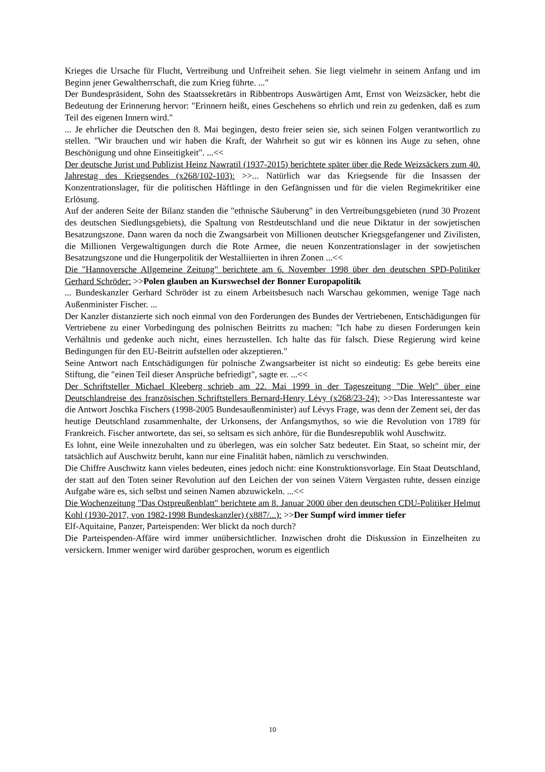Krieges die Ursache für Flucht, Vertreibung und Unfreiheit sehen. Sie liegt vielmehr in seinem Anfang und im Beginn jener Gewaltherrschaft, die zum Krieg führte. ..."
Der Bundespräsident, Sohn des Staatssekretärs in Ribbentrops Auswärtigen Amt, Ernst von Weizsäcker, hebt die Bedeutung der Erinnerung hervor: "Erinnern heißt, eines Geschehens so ehrlich und rein zu gedenken, daß es zum Teil des eigenen Innern wird."
... Je ehrlicher die Deutschen den 8. Mai begingen, desto freier seien sie, sich seinen Folgen verantwortlich zu stellen. "Wir brauchen und wir haben die Kraft, der Wahrheit so gut wir es können ins Auge zu sehen, ohne Beschönigung und ohne Einseitigkeit". ...<<
Der deutsche Jurist und Publizist Heinz Nawratil (1937-2015) berichtete später über die Rede Weizsäckers zum 40. Jahrestag des Kriegsendes (x268/102-103): >>... Natürlich war das Kriegsende für die Insassen der Konzentrationslager, für die politischen Häftlinge in den Gefängnissen und für die vielen Regimekritiker eine Erlösung.
Auf der anderen Seite der Bilanz standen die "ethnische Säuberung" in den Vertreibungsgebieten (rund 30 Prozent des deutschen Siedlungsgebiets), die Spaltung von Restdeutschland und die neue Diktatur in der sowjetischen Besatzungszone. Dann waren da noch die Zwangsarbeit von Millionen deutscher Kriegsgefangener und Zivilisten, die Millionen Vergewaltigungen durch die Rote Armee, die neuen Konzentrationslager in der sowjetischen Besatzungszone und die Hungerpolitik der Westalliierten in ihren Zonen ...<<
Die "Hannoversche Allgemeine Zeitung" berichtete am 6. November 1998 über den deutschen SPD-Politiker Gerhard Schröder: >>Polen glauben an Kurswechsel der Bonner Europapolitik
... Bundeskanzler Gerhard Schröder ist zu einem Arbeitsbesuch nach Warschau gekommen, wenige Tage nach Außenminister Fischer. ...
Der Kanzler distanzierte sich noch einmal von den Forderungen des Bundes der Vertriebenen, Entschädigungen für Vertriebene zu einer Vorbedingung des polnischen Beitritts zu machen: "Ich habe zu diesen Forderungen kein Verhältnis und gedenke auch nicht, eines herzustellen. Ich halte das für falsch. Diese Regierung wird keine Bedingungen für den EU-Beitritt aufstellen oder akzeptieren."
Seine Antwort nach Entschädigungen für polnische Zwangsarbeiter ist nicht so eindeutig: Es gebe bereits eine Stiftung, die "einen Teil dieser Ansprüche befriedigt", sagte er. ...<<
Der Schriftsteller Michael Kleeberg schrieb am 22. Mai 1999 in der Tageszeitung "Die Welt" über eine Deutschlandreise des französischen Schriftstellers Bernard-Henry Lévy (x268/23-24): >>Das Interessanteste war die Antwort Joschka Fischers (1998-2005 Bundesaußenminister) auf Lévys Frage, was denn der Zement sei, der das heutige Deutschland zusammenhalte, der Urkonsens, der Anfangsmythos, so wie die Revolution von 1789 für Frankreich. Fischer antwortete, das sei, so seltsam es sich anhöre, für die Bundesrepublik wohl Auschwitz.
Es lohnt, eine Weile innezuhalten und zu überlegen, was ein solcher Satz bedeutet. Ein Staat, so scheint mir, der tatsächlich auf Auschwitz beruht, kann nur eine Finalität haben, nämlich zu verschwinden.
Die Chiffre Auschwitz kann vieles bedeuten, eines jedoch nicht: eine Konstruktionsvorlage. Ein Staat Deutschland, der statt auf den Toten seiner Revolution auf den Leichen der von seinen Vätern Vergasten ruhte, dessen einzige Aufgabe wäre es, sich selbst und seinen Namen abzuwickeln. ...<<
Die Wochenzeitung "Das Ostpreußenblatt" berichtete am 8. Januar 2000 über den deutschen CDU-Politiker Helmut Kohl (1930-2017, von 1982-1998 Bundeskanzler) (x887/...): >>Der Sumpf wird immer tiefer
Elf-Aquitaine, Panzer, Parteispenden: Wer blickt da noch durch?
Die Parteispenden-Affäre wird immer unübersichtlicher. Inzwischen droht die Diskussion in Einzelheiten zu versickern. Immer weniger wird darüber gesprochen, worum es eigentlich
10